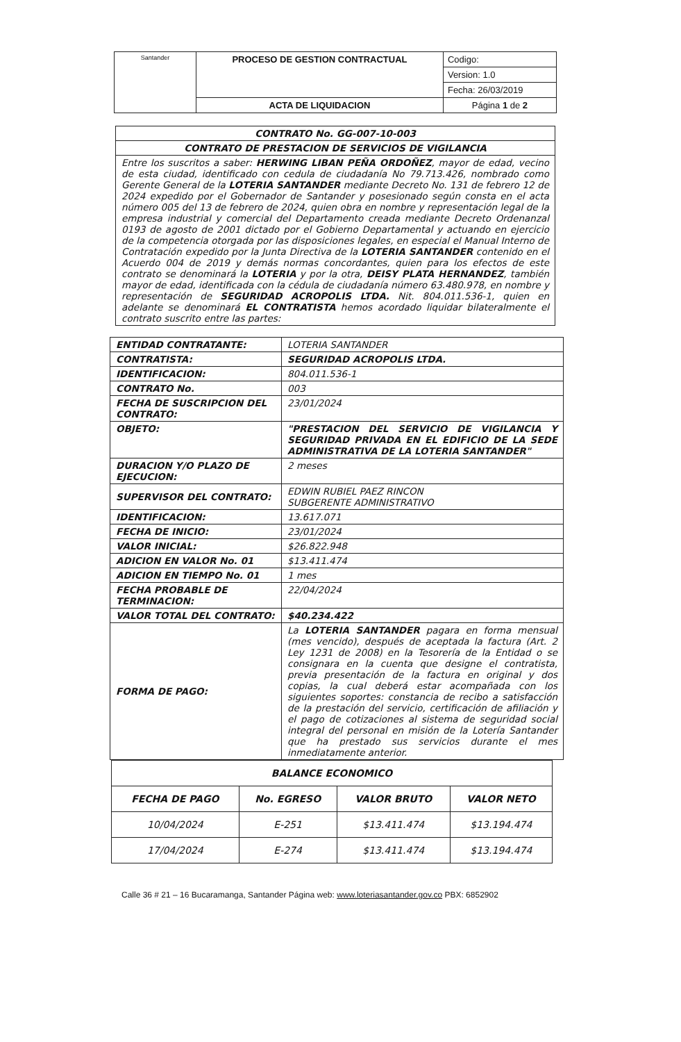| Santander | PROCESO DE GESTION CONTRACTUAL | Codigo: |
| | | Version: 1.0 |
| | | Fecha: 26/03/2019 |
| | ACTA DE LIQUIDACION | Página 1 de 2 |
| CONTRATO No. GG-007-10-003 |
| CONTRATO DE PRESTACION DE SERVICIOS DE VIGILANCIA |
| Entre los suscritos a saber: HERWING LIBAN PEÑA ORDOÑEZ , mayor de edad, vecino de esta ciudad, identificado con cedula de ciudadanía No 79.713.426, nombrado como Gerente General de la LOTERIA SANTANDER mediante Decreto No. 131 de febrero 12 de 2024 expedido por el Gobernador de Santander y posesionado según consta en el acta número 005 del 13 de febrero de 2024, quien obra en nombre y representación legal de la empresa industrial y comercial del Departamento creada mediante Decreto Ordenanzal 0193 de agosto de 2001 dictado por el Gobierno Departamental y actuando en ejercicio de la competencia otorgada por las disposiciones legales, en especial el Manual Interno de Contratación expedido por la Junta Directiva de la LOTERIA SANTANDER contenido en el Acuerdo 004 de 2019 y demás normas concordantes, quien para los efectos de este contrato se denominará la LOTERIA y por la otra, DEISY PLATA HERNANDEZ , también mayor de edad, identificada con la cédula de ciudadanía número 63.480.978, en nombre y representación de SEGURIDAD ACROPOLIS LTDA. Nit. 804.011.536-1, quien en adelante se denominará EL CONTRATISTA hemos acordado liquidar bilateralmente el contrato suscrito entre las partes: |
| ENTIDAD CONTRATANTE: | LOTERIA SANTANDER |
| CONTRATISTA: | SEGURIDAD ACROPOLIS LTDA. |
| IDENTIFICACION: | 804.011.536-1 |
| CONTRATO No. | 003 |
| FECHA DE SUSCRIPCION DEL CONTRATO: | 23/01/2024 |
| OBJETO: | "PRESTACION DEL SERVICIO DE VIGILANCIA Y SEGURIDAD PRIVADA EN EL EDIFICIO DE LA SEDE ADMINISTRATIVA DE LA LOTERIA SANTANDER" |
| DURACION Y/O PLAZO DE EJECUCION: | 2 meses |
| SUPERVISOR DEL CONTRATO: | EDWIN RUBIEL PAEZ RINCON SUBGERENTE ADMINISTRATIVO |
| IDENTIFICACION: | 13.617.071 |
| FECHA DE INICIO: | 23/01/2024 |
| VALOR INICIAL: | $26.822.948 |
| ADICION EN VALOR No. 01 | $13.411.474 |
| ADICION EN TIEMPO No. 01 | 1 mes |
| FECHA PROBABLE DE TERMINACION: | 22/04/2024 |
| VALOR TOTAL DEL CONTRATO: | $40.234.422 |
| FORMA DE PAGO: | La LOTERIA SANTANDER pagara en forma mensual (mes vencido), después de aceptada la factura (Art. 2 Ley 1231 de 2008) en la Tesorería de la Entidad o se consignara en la cuenta que designe el contratista, previa presentación de la factura en original y dos copias, la cual deberá estar acompañada con los siguientes soportes: constancia de recibo a satisfacción de la prestación del servicio, certificación de afiliación y el pago de cotizaciones al sistema de seguridad social integral del personal en misión de la Lotería Santander que ha prestado sus servicios durante el mes inmediatamente anterior. |
| BALANCE ECONOMICO | | | |
| --- | --- | --- | --- |
| FECHA DE PAGO | No. EGRESO | VALOR BRUTO | VALOR NETO |
| 10/04/2024 | E-251 | $13.411.474 | $13.194.474 |
| 17/04/2024 | E-274 | $13.411.474 | $13.194.474 |
Calle 36 # 21 – 16 Bucaramanga, Santander Página web: www.loteriasantander.gov.co PBX: 6852902